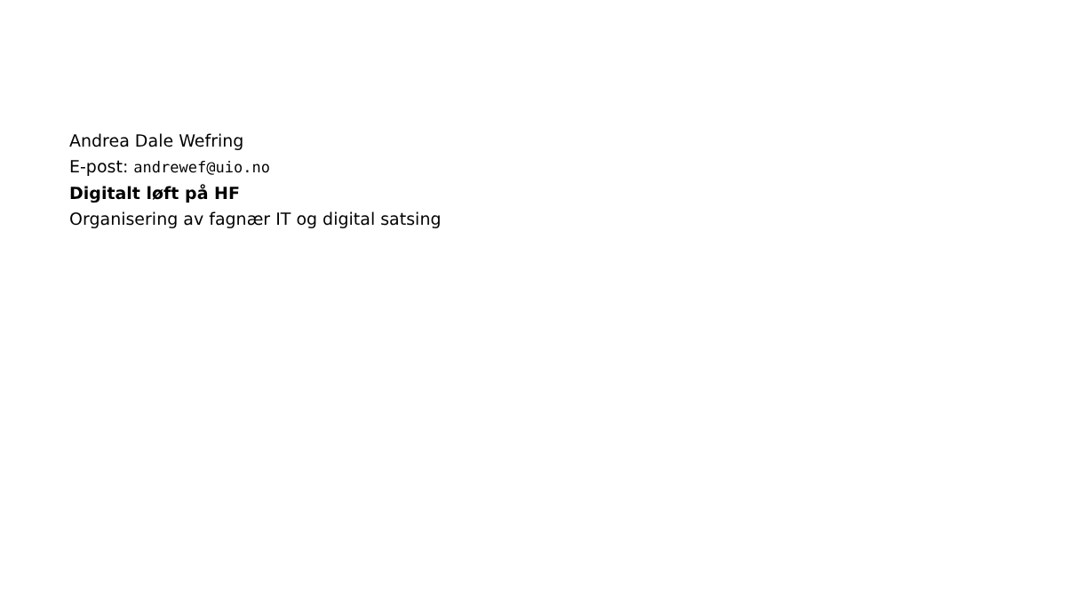Andrea Dale Wefring
E-post: andrewef@uio.no
Digitalt løft på HF
Organisering av fagnær IT og digital satsing